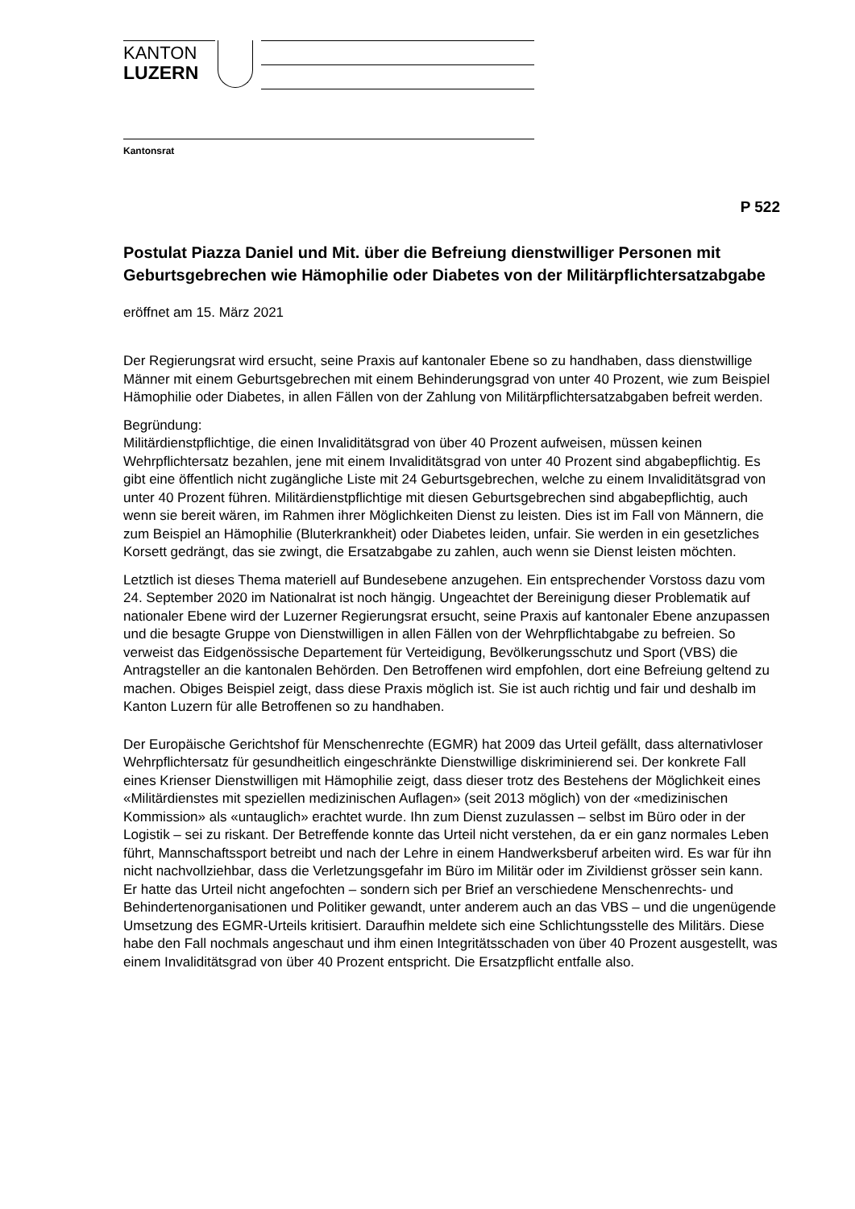KANTON
LUZERN
Kantonsrat
P 522
Postulat Piazza Daniel und Mit. über die Befreiung dienstwilliger Personen mit Geburtsgebrechen wie Hämophilie oder Diabetes von der Militärpflichtersatzabgabe
eröffnet am 15. März 2021
Der Regierungsrat wird ersucht, seine Praxis auf kantonaler Ebene so zu handhaben, dass dienstwillige Männer mit einem Geburtsgebrechen mit einem Behinderungsgrad von unter 40 Prozent, wie zum Beispiel Hämophilie oder Diabetes, in allen Fällen von der Zahlung von Militärpflichtersatzabgaben befreit werden.
Begründung:
Militärdienstpflichtige, die einen Invaliditätsgrad von über 40 Prozent aufweisen, müssen keinen Wehrpflichtersatz bezahlen, jene mit einem Invaliditätsgrad von unter 40 Prozent sind abgabepflichtig. Es gibt eine öffentlich nicht zugängliche Liste mit 24 Geburtsgebrechen, welche zu einem Invaliditätsgrad von unter 40 Prozent führen. Militärdienstpflichtige mit diesen Geburtsgebrechen sind abgabepflichtig, auch wenn sie bereit wären, im Rahmen ihrer Möglichkeiten Dienst zu leisten. Dies ist im Fall von Männern, die zum Beispiel an Hämophilie (Bluterkrankheit) oder Diabetes leiden, unfair. Sie werden in ein gesetzliches Korsett gedrängt, das sie zwingt, die Ersatzabgabe zu zahlen, auch wenn sie Dienst leisten möchten.
Letztlich ist dieses Thema materiell auf Bundesebene anzugehen. Ein entsprechender Vorstoss dazu vom 24. September 2020 im Nationalrat ist noch hängig. Ungeachtet der Bereinigung dieser Problematik auf nationaler Ebene wird der Luzerner Regierungsrat ersucht, seine Praxis auf kantonaler Ebene anzupassen und die besagte Gruppe von Dienstwilligen in allen Fällen von der Wehrpflichtabgabe zu befreien. So verweist das Eidgenössische Departement für Verteidigung, Bevölkerungsschutz und Sport (VBS) die Antragsteller an die kantonalen Behörden. Den Betroffenen wird empfohlen, dort eine Befreiung geltend zu machen. Obiges Beispiel zeigt, dass diese Praxis möglich ist. Sie ist auch richtig und fair und deshalb im Kanton Luzern für alle Betroffenen so zu handhaben.
Der Europäische Gerichtshof für Menschenrechte (EGMR) hat 2009 das Urteil gefällt, dass alternativloser Wehrpflichtersatz für gesundheitlich eingeschränkte Dienstwillige diskriminierend sei. Der konkrete Fall eines Krienser Dienstwilligen mit Hämophilie zeigt, dass dieser trotz des Bestehens der Möglichkeit eines «Militärdienstes mit speziellen medizinischen Auflagen» (seit 2013 möglich) von der «medizinischen Kommission» als «untauglich» erachtet wurde. Ihn zum Dienst zuzulassen – selbst im Büro oder in der Logistik – sei zu riskant. Der Betreffende konnte das Urteil nicht verstehen, da er ein ganz normales Leben führt, Mannschaftssport betreibt und nach der Lehre in einem Handwerksberuf arbeiten wird. Es war für ihn nicht nachvollziehbar, dass die Verletzungsgefahr im Büro im Militär oder im Zivildienst grösser sein kann. Er hatte das Urteil nicht angefochten – sondern sich per Brief an verschiedene Menschenrechts- und Behindertenorganisationen und Politiker gewandt, unter anderem auch an das VBS – und die ungenügende Umsetzung des EGMR-Urteils kritisiert. Daraufhin meldete sich eine Schlichtungsstelle des Militärs. Diese habe den Fall nochmals angeschaut und ihm einen Integritätsschaden von über 40 Prozent ausgestellt, was einem Invaliditätsgrad von über 40 Prozent entspricht. Die Ersatzpflicht entfalle also.